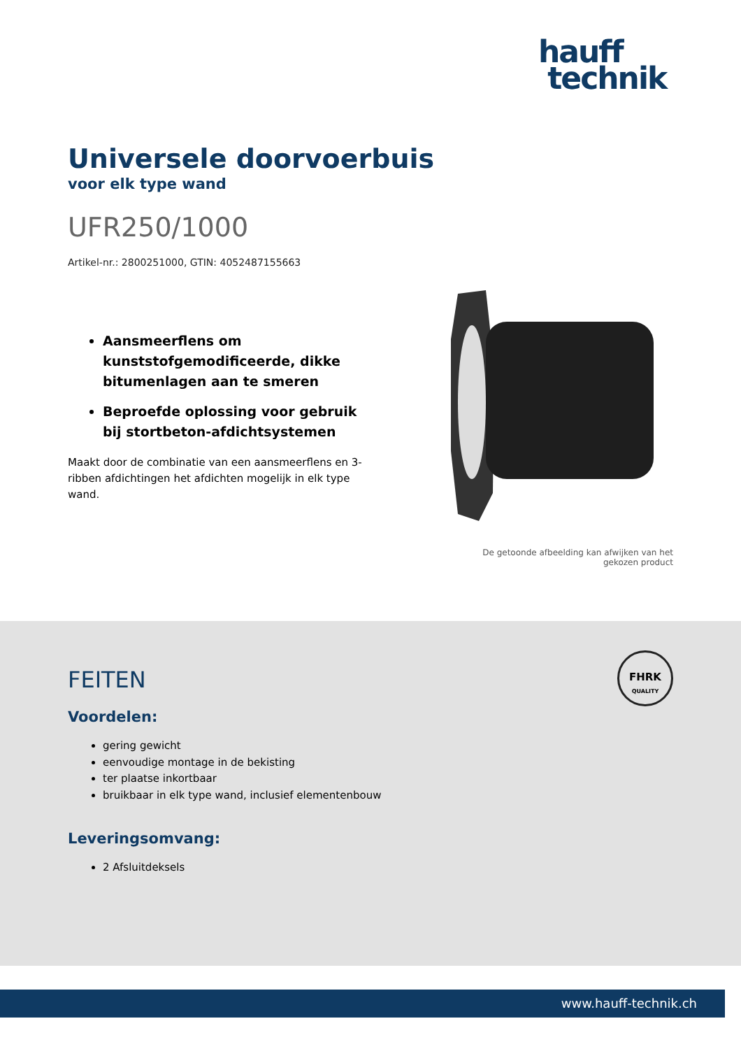hauff
technik
Universele doorvoerbuis
voor elk type wand
UFR250/1000
Artikel-nr.: 2800251000, GTIN: 4052487155663
Aansmeerflens om kunststofgemodificeerde, dikke bitumenlagen aan te smeren
Beproefde oplossing voor gebruik bij stortbeton-afdichtsystemen
Maakt door de combinatie van een aansmeerflens en 3-ribben afdichtingen het afdichten mogelijk in elk type wand.
De getoonde afbeelding kan afwijken van het gekozen product
FHRK
QUALITY
FEITEN
Voordelen:
gering gewicht
eenvoudige montage in de bekisting
ter plaatse inkortbaar
bruikbaar in elk type wand, inclusief elementenbouw
Leveringsomvang:
2 Afsluitdeksels
www.hauff-technik.ch